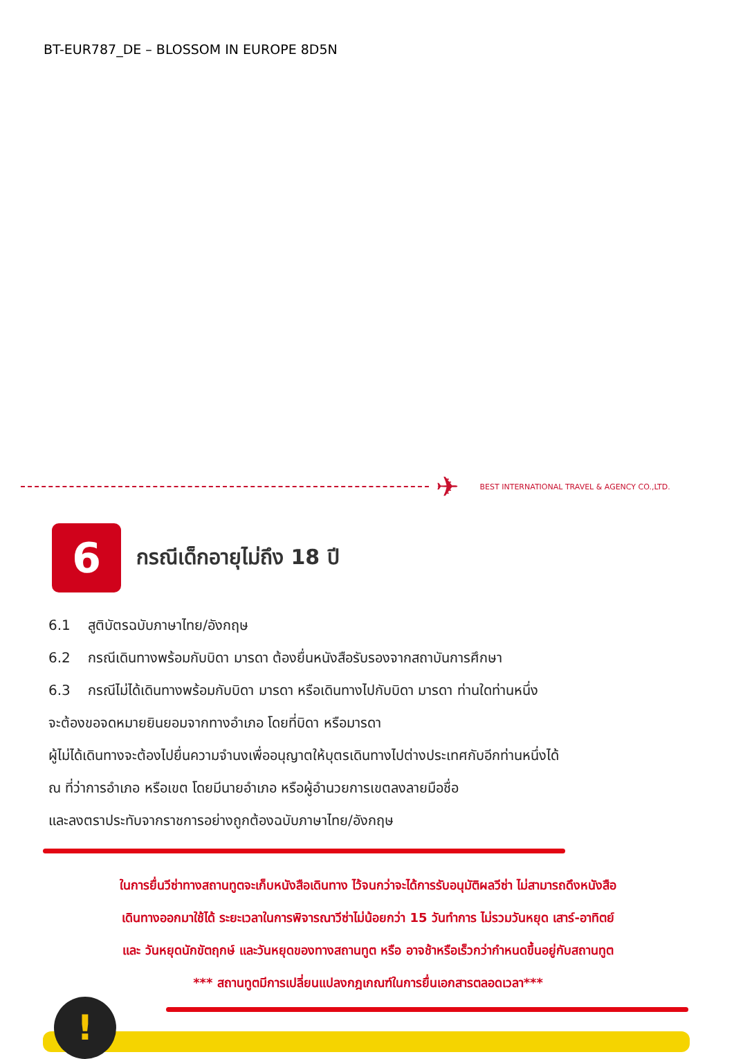BT-EUR787_DE – BLOSSOM IN EUROPE 8D5N
✈
BEST INTERNATIONAL TRAVEL & AGENCY CO.,LTD.
6
กรณีเด็กอายุไม่ถึง 18 ปี
6.1 สูติบัตรฉบับภาษาไทย/อังกฤษ
6.2 กรณีเดินทางพร้อมกับบิดา มารดา ต้องยื่นหนังสือรับรองจากสถาบันการศึกษา
6.3 กรณีไม่ได้เดินทางพร้อมกับบิดา มารดา หรือเดินทางไปกับบิดา มารดา ท่านใดท่านหนึ่ง
จะต้องขอจดหมายยินยอมจากทางอำเภอ โดยที่บิดา หรือมารดา
ผู้ไม่ได้เดินทางจะต้องไปยื่นความจำนงเพื่ออนุญาตให้บุตรเดินทางไปต่างประเทศกับอีกท่านหนึ่งได้
ณ ที่ว่าการอำเภอ หรือเขต โดยมีนายอำเภอ หรือผู้อำนวยการเขตลงลายมือชื่อ
และลงตราประทับจากราชการอย่างถูกต้องฉบับภาษาไทย/อังกฤษ
ในการยื่นวีซ่าทางสถานทูตจะเก็บหนังสือเดินทาง ไว้จนกว่าจะได้การรับอนุมัติผลวีซ่า ไม่สามารถดึงหนังสือ
เดินทางออกมาใช้ได้ ระยะเวลาในการพิจารณาวีซ่าไม่น้อยกว่า 15 วันทำการ ไม่รวมวันหยุด เสาร์-อาทิตย์
และ วันหยุดนักขัตฤกษ์ และวันหยุดของทางสถานทูต หรือ อาจช้าหรือเร็วกว่ากำหนดขึ้นอยู่กับสถานทูต
*** สถานทูตมีการเปลี่ยนแปลงกฎเกณฑ์ในการยื่นเอกสารตลอดเวลา***
!